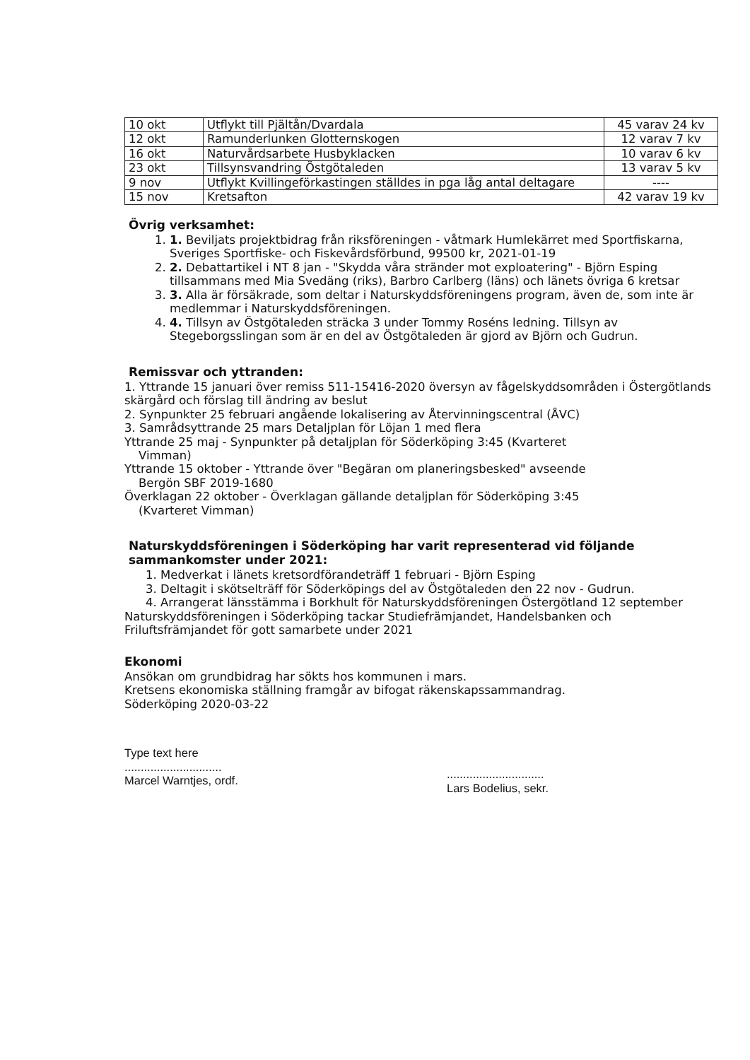| 10 okt | Utflykt till Pjältån/Dvardala | 45 varav 24 kv |
| 12 okt | Ramunderlunken Glotternskogen | 12 varav 7 kv |
| 16 okt | Naturvårdsarbete Husbyklacken | 10 varav 6 kv |
| 23 okt | Tillsynsvandring Östgötaleden | 13 varav 5 kv |
| 9 nov | Utflykt Kvillingeförkastingen ställdes in pga låg antal deltagare | ---- |
| 15 nov | Kretsafton | 42 varav 19 kv |
Övrig verksamhet:
1. 1. Beviljats projektbidrag från riksföreningen - våtmark Humlekärret med Sportfiskarna, Sveriges Sportfiske- och Fiskevårdsförbund, 99500 kr, 2021-01-19
2. 2. Debattartikel i NT 8 jan - "Skydda våra stränder mot exploatering" - Björn Esping tillsammans med Mia Svedäng (riks), Barbro Carlberg (läns) och länets övriga 6 kretsar
3. 3. Alla är försäkrade, som deltar i Naturskyddsföreningens program, även de, som inte är medlemmar i Naturskyddsföreningen.
4. 4. Tillsyn av Östgötaleden sträcka 3 under Tommy Roséns ledning. Tillsyn av Stegeborgsslingan som är en del av Östgötaleden är gjord av Björn och Gudrun.
Remissvar och yttranden:
1. Yttrande 15 januari över remiss 511-15416-2020 översyn av fågelskyddsområden i Östergötlands skärgård och förslag till ändring av beslut
2. Synpunkter 25 februari angående lokalisering av Återvinningscentral (ÅVC)
3. Samrådsyttrande 25 mars Detaljplan för Löjan 1 med flera
Yttrande 25 maj - Synpunkter på detaljplan för Söderköping 3:45 (Kvarteret
Vimman)
Yttrande 15 oktober - Yttrande över "Begäran om planeringsbesked" avseende
Bergön SBF 2019-1680
Överklagan 22 oktober - Överklagan gällande detaljplan för Söderköping 3:45
(Kvarteret Vimman)
Naturskyddsföreningen i Söderköping har varit representerad vid följande sammankomster under 2021:
1. Medverkat i länets kretsordförandeträff 1 februari - Björn Esping
3. Deltagit i skötselträff för Söderköpings del av Östgötaleden den 22 nov - Gudrun.
4. Arrangerat länsstämma i Borkhult för Naturskyddsföreningen Östergötland 12 september
Naturskyddsföreningen i Söderköping tackar Studiefrämjandet, Handelsbanken och Friluftsfrämjandet för gott samarbete under 2021
Ekonomi
Ansökan om grundbidrag har sökts hos kommunen i mars.
Kretsens ekonomiska ställning framgår av bifogat räkenskapssammandrag.
Söderköping 2020-03-22
Type text here
..............................
Marcel Warntjes, ordf.
..............................
Lars Bodelius, sekr.